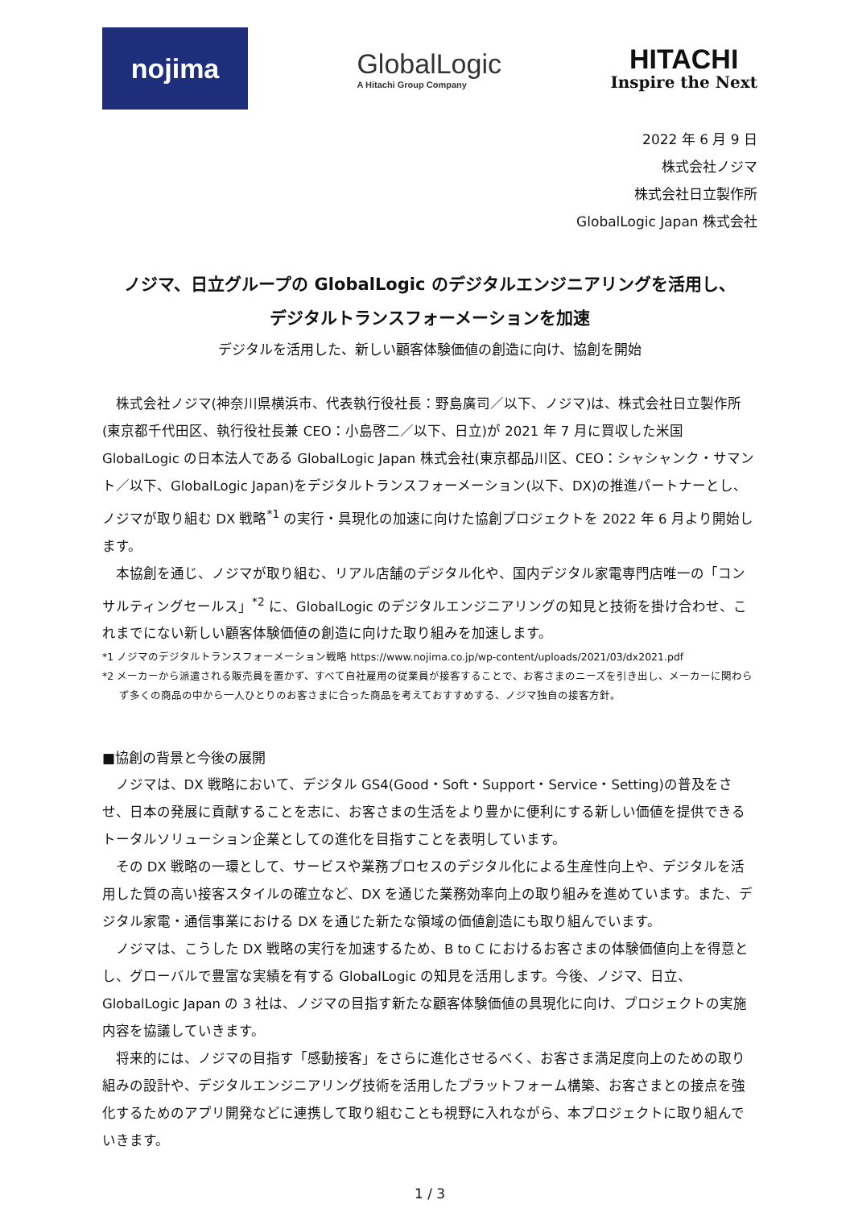nojima
GlobalLogic
A Hitachi Group Company
HITACHI
Inspire the Next
2022 年 6 月 9 日
株式会社ノジマ
株式会社日立製作所
GlobalLogic Japan 株式会社
ノジマ、日立グループの GlobalLogic のデジタルエンジニアリングを活用し、
デジタルトランスフォーメーションを加速
デジタルを活用した、新しい顧客体験価値の創造に向け、協創を開始
株式会社ノジマ(神奈川県横浜市、代表執行役社長：野島廣司／以下、ノジマ)は、株式会社日立製作所(東京都千代田区、執行役社長兼 CEO：小島啓二／以下、日立)が 2021 年 7 月に買収した米国 GlobalLogic の日本法人である GlobalLogic Japan 株式会社(東京都品川区、CEO：シャシャンク・サマント／以下、GlobalLogic Japan)をデジタルトランスフォーメーション(以下、DX)の推進パートナーとし、ノジマが取り組む DX 戦略<sup>*1</sup> の実行・具現化の加速に向けた協創プロジェクトを 2022 年 6 月より開始します。
本協創を通じ、ノジマが取り組む、リアル店舗のデジタル化や、国内デジタル家電専門店唯一の「コンサルティングセールス」<sup>*2</sup> に、GlobalLogic のデジタルエンジニアリングの知見と技術を掛け合わせ、これまでにない新しい顧客体験価値の創造に向けた取り組みを加速します。
*1 ノジマのデジタルトランスフォーメーション戦略 https://www.nojima.co.jp/wp-content/uploads/2021/03/dx2021.pdf
*2 メーカーから派遣される販売員を置かず、すべて自社雇用の従業員が接客することで、お客さまのニーズを引き出し、メーカーに関わらず多くの商品の中から一人ひとりのお客さまに合った商品を考えておすすめする、ノジマ独自の接客方針。
■協創の背景と今後の展開
ノジマは、DX 戦略において、デジタル GS4(Good・Soft・Support・Service・Setting)の普及をさせ、日本の発展に貢献することを志に、お客さまの生活をより豊かに便利にする新しい価値を提供できるトータルソリューション企業としての進化を目指すことを表明しています。
その DX 戦略の一環として、サービスや業務プロセスのデジタル化による生産性向上や、デジタルを活用した質の高い接客スタイルの確立など、DX を通じた業務効率向上の取り組みを進めています。また、デジタル家電・通信事業における DX を通じた新たな領域の価値創造にも取り組んでいます。
ノジマは、こうした DX 戦略の実行を加速するため、B to C におけるお客さまの体験価値向上を得意とし、グローバルで豊富な実績を有する GlobalLogic の知見を活用します。今後、ノジマ、日立、GlobalLogic Japan の 3 社は、ノジマの目指す新たな顧客体験価値の具現化に向け、プロジェクトの実施内容を協議していきます。
将来的には、ノジマの目指す「感動接客」をさらに進化させるべく、お客さま満足度向上のための取り組みの設計や、デジタルエンジニアリング技術を活用したプラットフォーム構築、お客さまとの接点を強化するためのアプリ開発などに連携して取り組むことも視野に入れながら、本プロジェクトに取り組んでいきます。
1 / 3